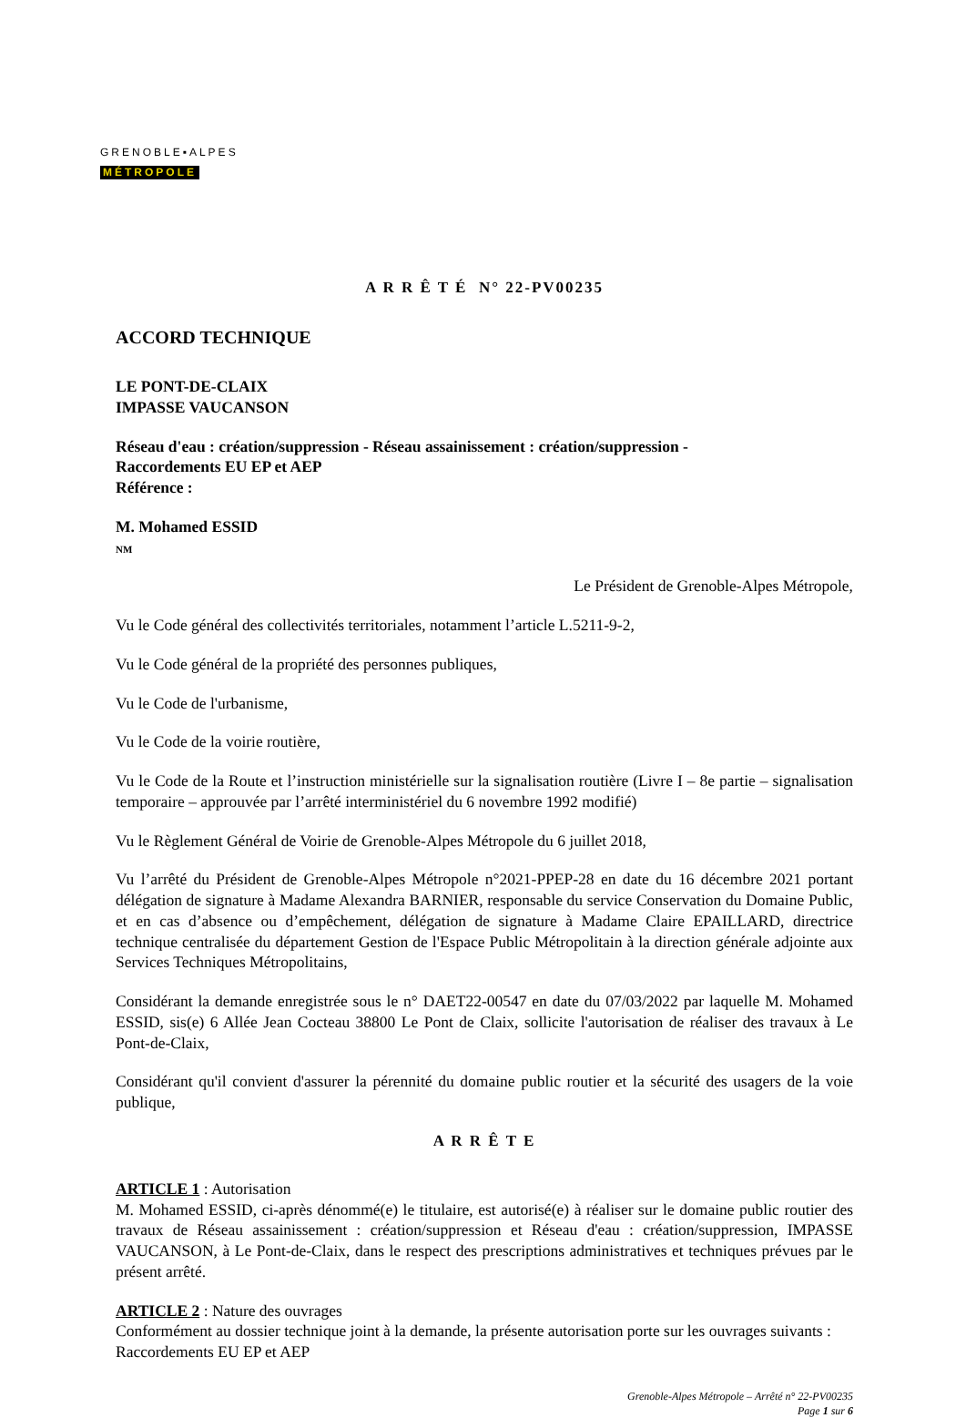GRENOBLE▪ALPES
MÉTROPOLE
A R R Ê T É N° 22-PV00235
ACCORD TECHNIQUE
LE PONT-DE-CLAIX
IMPASSE VAUCANSON
Réseau d'eau : création/suppression - Réseau assainissement : création/suppression -
Raccordements EU EP et AEP
Référence :
M. Mohamed ESSID
NM
Le Président de Grenoble-Alpes Métropole,
Vu le Code général des collectivités territoriales, notamment l’article L.5211-9-2,
Vu le Code général de la propriété des personnes publiques,
Vu le Code de l'urbanisme,
Vu le Code de la voirie routière,
Vu le Code de la Route et l’instruction ministérielle sur la signalisation routière (Livre I – 8e partie – signalisation temporaire – approuvée par l’arrêté interministériel du 6 novembre 1992 modifié)
Vu le Règlement Général de Voirie de Grenoble-Alpes Métropole du 6 juillet 2018,
Vu l’arrêté du Président de Grenoble-Alpes Métropole n°2021-PPEP-28 en date du 16 décembre 2021 portant délégation de signature à Madame Alexandra BARNIER, responsable du service Conservation du Domaine Public, et en cas d’absence ou d’empêchement, délégation de signature à Madame Claire EPAILLARD, directrice technique centralisée du département Gestion de l'Espace Public Métropolitain à la direction générale adjointe aux Services Techniques Métropolitains,
Considérant la demande enregistrée sous le n° DAET22-00547 en date du 07/03/2022 par laquelle M. Mohamed ESSID, sis(e) 6 Allée Jean Cocteau 38800 Le Pont de Claix, sollicite l'autorisation de réaliser des travaux à Le Pont-de-Claix,
Considérant qu'il convient d'assurer la pérennité du domaine public routier et la sécurité des usagers de la voie publique,
A R R Ê T E
ARTICLE 1 : Autorisation
M. Mohamed ESSID, ci-après dénommé(e) le titulaire, est autorisé(e) à réaliser sur le domaine public routier des travaux de Réseau assainissement : création/suppression et Réseau d'eau : création/suppression, IMPASSE VAUCANSON, à Le Pont-de-Claix, dans le respect des prescriptions administratives et techniques prévues par le présent arrêté.
ARTICLE 2 : Nature des ouvrages
Conformément au dossier technique joint à la demande, la présente autorisation porte sur les ouvrages suivants :
Raccordements EU EP et AEP
Grenoble-Alpes Métropole – Arrêté n° 22-PV00235
Page 1 sur 6